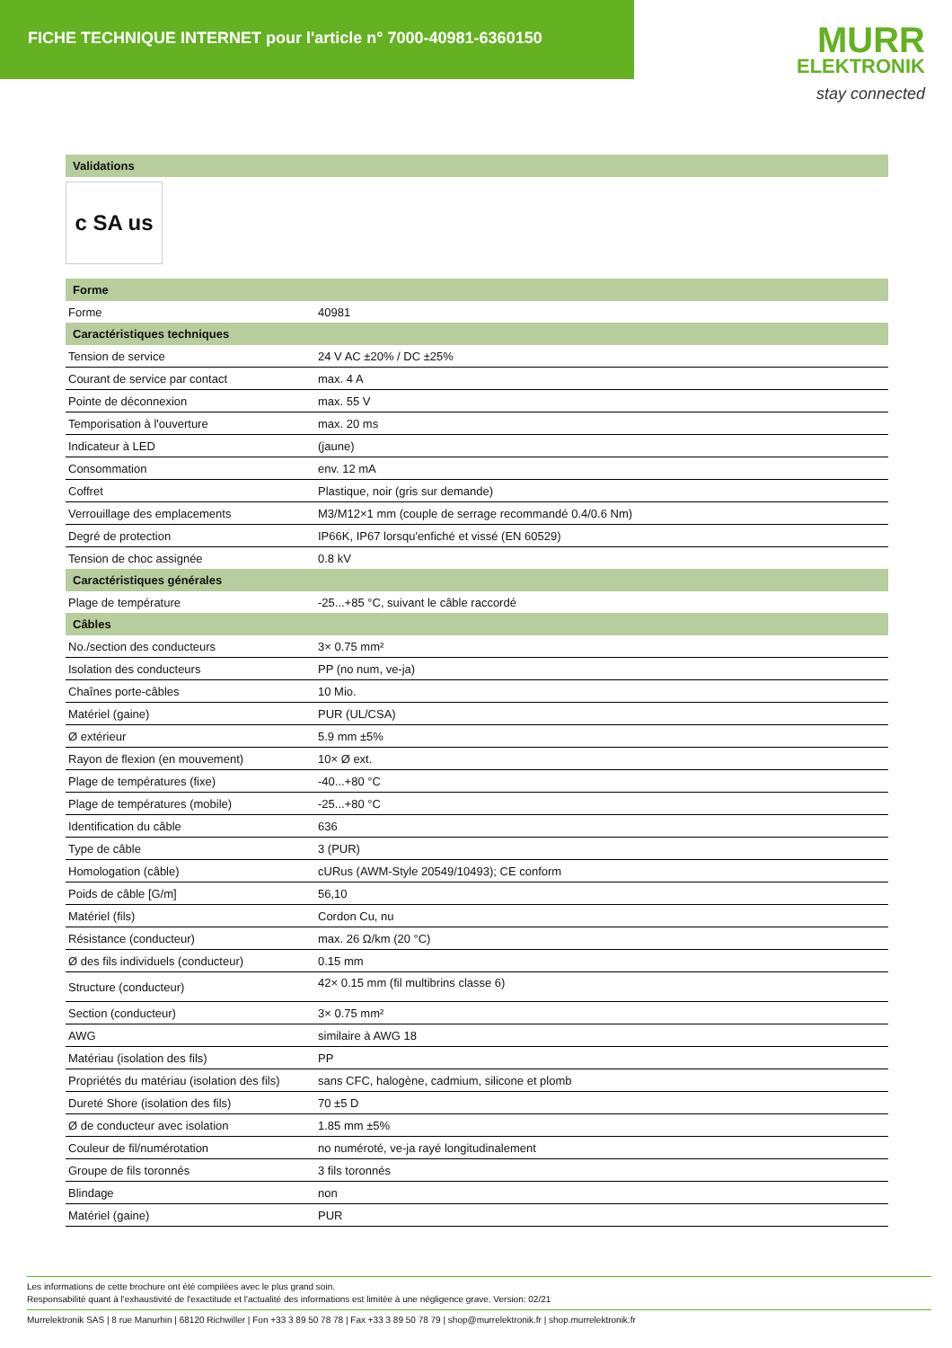FICHE TECHNIQUE INTERNET pour l'article n° 7000-40981-6360150
MURR
ELEKTRONIK
stay connected
| Validations |
| --- |
c SA us
| Forme | |
| --- | --- |
| Forme | 40981 |
| Caractéristiques techniques | |
| Tension de service | 24 V AC ±20% / DC ±25% |
| Courant de service par contact | max. 4 A |
| Pointe de déconnexion | max. 55 V |
| Temporisation à l'ouverture | max. 20 ms |
| Indicateur à LED | (jaune) |
| Consommation | env. 12 mA |
| Coffret | Plastique, noir (gris sur demande) |
| Verrouillage des emplacements | M3/M12×1 mm (couple de serrage recommandé 0.4/0.6 Nm) |
| Degré de protection | IP66K, IP67 lorsqu'enfiché et vissé (EN 60529) |
| Tension de choc assignée | 0.8 kV |
| Caractéristiques générales | |
| Plage de température | -25...+85 °C, suivant le câble raccordé |
| Câbles | |
| No./section des conducteurs | 3× 0.75 mm² |
| Isolation des conducteurs | PP (no num, ve-ja) |
| Chaînes porte-câbles | 10 Mio. |
| Matériel (gaine) | PUR (UL/CSA) |
| Ø extérieur | 5.9 mm ±5% |
| Rayon de flexion (en mouvement) | 10× Ø ext. |
| Plage de températures (fixe) | -40...+80 °C |
| Plage de températures (mobile) | -25...+80 °C |
| Identification du câble | 636 |
| Type de câble | 3 (PUR) |
| Homologation (câble) | cURus (AWM-Style 20549/10493); CE conform |
| Poids de câble [G/m] | 56,10 |
| Matériel (fils) | Cordon Cu, nu |
| Résistance (conducteur) | max. 26 Ω/km (20 °C) |
| Ø des fils individuels (conducteur) | 0.15 mm |
| Structure (conducteur) | 42× 0.15 mm (fil multibrins classe 6) |
| Section (conducteur) | 3× 0.75 mm² |
| AWG | similaire à AWG 18 |
| Matériau (isolation des fils) | PP |
| Propriétés du matériau (isolation des fils) | sans CFC, halogène, cadmium, silicone et plomb |
| Dureté Shore (isolation des fils) | 70 ±5 D |
| Ø de conducteur avec isolation | 1.85 mm ±5% |
| Couleur de fil/numérotation | no numéroté, ve-ja rayé longitudinalement |
| Groupe de fils toronnés | 3 fils toronnés |
| Blindage | non |
| Matériel (gaine) | PUR |
Les informations de cette brochure ont été compilées avec le plus grand soin.
Responsabilité quant à l'exhaustivité de l'exactitude et l'actualité des informations est limitée à une négligence grave. Version: 02/21
Murrelektronik SAS | 8 rue Manurhin | 68120 Richwiller | Fon +33 3 89 50 78 78 | Fax +33 3 89 50 78 79 | shop@murrelektronik.fr | shop.murrelektronik.fr